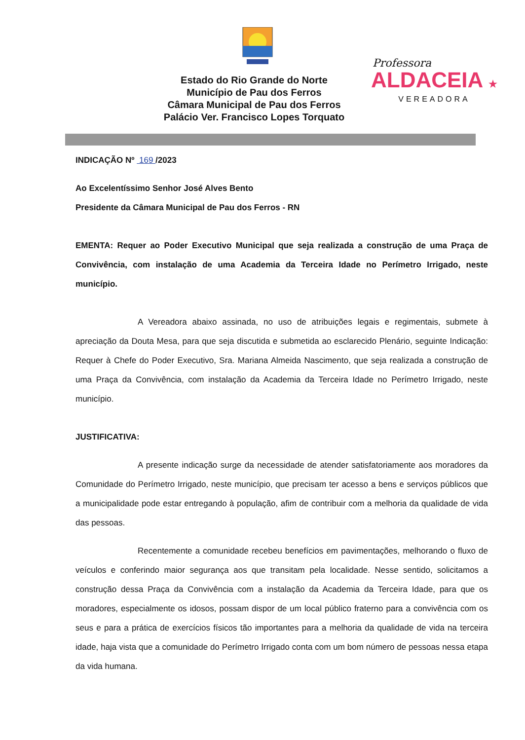Estado do Rio Grande do Norte
Município de Pau dos Ferros
Câmara Municipal de Pau dos Ferros
Palácio Ver. Francisco Lopes Torquato
Professora
ALDACEIA ★
VEREADORA
INDICAÇÃO Nº 169 /2023
Ao Excelentíssimo Senhor José Alves Bento
Presidente da Câmara Municipal de Pau dos Ferros - RN
EMENTA: Requer ao Poder Executivo Municipal que seja realizada a construção de uma Praça de Convivência, com instalação de uma Academia da Terceira Idade no Perímetro Irrigado, neste município.
A Vereadora abaixo assinada, no uso de atribuições legais e regimentais, submete à apreciação da Douta Mesa, para que seja discutida e submetida ao esclarecido Plenário, seguinte Indicação: Requer à Chefe do Poder Executivo, Sra. Mariana Almeida Nascimento, que seja realizada a construção de uma Praça da Convivência, com instalação da Academia da Terceira Idade no Perímetro Irrigado, neste município.
JUSTIFICATIVA:
A presente indicação surge da necessidade de atender satisfatoriamente aos moradores da Comunidade do Perímetro Irrigado, neste município, que precisam ter acesso a bens e serviços públicos que a municipalidade pode estar entregando à população, afim de contribuir com a melhoria da qualidade de vida das pessoas.
Recentemente a comunidade recebeu benefícios em pavimentações, melhorando o fluxo de veículos e conferindo maior segurança aos que transitam pela localidade. Nesse sentido, solicitamos a construção dessa Praça da Convivência com a instalação da Academia da Terceira Idade, para que os moradores, especialmente os idosos, possam dispor de um local público fraterno para a convivência com os seus e para a prática de exercícios físicos tão importantes para a melhoria da qualidade de vida na terceira idade, haja vista que a comunidade do Perímetro Irrigado conta com um bom número de pessoas nessa etapa da vida humana.